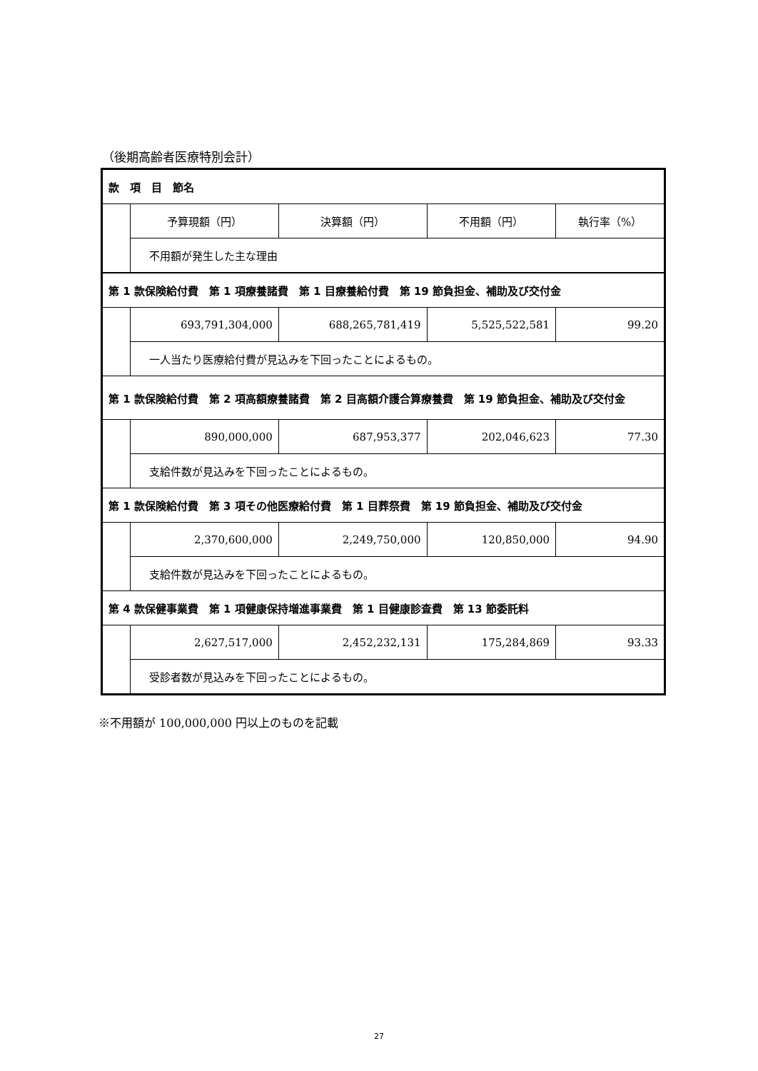（後期高齢者医療特別会計）
| 款 項 目 節名 | | | | |
| | 予算現額（円） | 決算額（円） | 不用額（円） | 執行率（%） |
| | 不用額が発生した主な理由 | | | |
| 第 1 款保険給付費 第 1 項療養諸費 第 1 目療養給付費 第 19 節負担金、補助及び交付金 | | | | |
| | 693,791,304,000 | 688,265,781,419 | 5,525,522,581 | 99.20 |
| | 一人当たり医療給付費が見込みを下回ったことによるもの。 | | | |
| 第 1 款保険給付費 第 2 項高額療養諸費 第 2 目高額介護合算療養費 第 19 節負担金、補助及び交付金 | | | | |
| | 890,000,000 | 687,953,377 | 202,046,623 | 77.30 |
| | 支給件数が見込みを下回ったことによるもの。 | | | |
| 第 1 款保険給付費 第 3 項その他医療給付費 第 1 目葬祭費 第 19 節負担金、補助及び交付金 | | | | |
| | 2,370,600,000 | 2,249,750,000 | 120,850,000 | 94.90 |
| | 支給件数が見込みを下回ったことによるもの。 | | | |
| 第 4 款保健事業費 第 1 項健康保持増進事業費 第 1 目健康診査費 第 13 節委託料 | | | | |
| | 2,627,517,000 | 2,452,232,131 | 175,284,869 | 93.33 |
| | 受診者数が見込みを下回ったことによるもの。 | | | |
※不用額が 100,000,000 円以上のものを記載
27